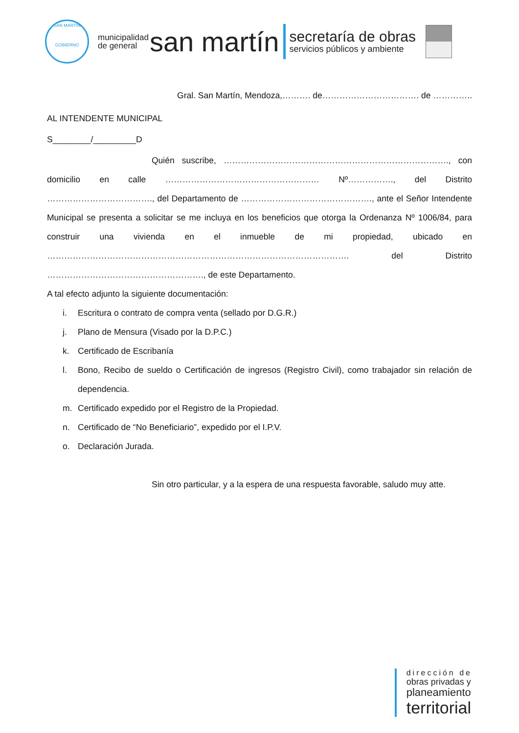SAN MARTÍN
GOBIERNO
municipalidad
de general
san martín
secretaría de obras
servicios públicos y ambiente
Gral. San Martín, Mendoza,………. de……………………………. de …………..
AL INTENDENTE MUNICIPAL
S________/_________D
Quién suscribe, ……………………………………………………………………., con domicilio en calle ……………………………………………… Nº……………., del Distrito ………………………………., del Departamento de ………………………………………., ante el Señor Intendente Municipal se presenta a solicitar se me incluya en los beneficios que otorga la Ordenanza Nº 1006/84, para construir una vivienda en el inmueble de mi propiedad, ubicado en ……………………………………………………………………………………………. del Distrito ………………………………………………., de este Departamento.
A tal efecto adjunto la siguiente documentación:
i. Escritura o contrato de compra venta (sellado por D.G.R.)
j. Plano de Mensura (Visado por la D.P.C.)
k. Certificado de Escribanía
l. Bono, Recibo de sueldo o Certificación de ingresos (Registro Civil), como trabajador sin relación de dependencia.
m. Certificado expedido por el Registro de la Propiedad.
n. Certificado de “No Beneficiario”, expedido por el I.P.V.
o. Declaración Jurada.
Sin otro particular, y a la espera de una respuesta favorable, saludo muy atte.
dirección de
obras privadas y
planeamiento
territorial